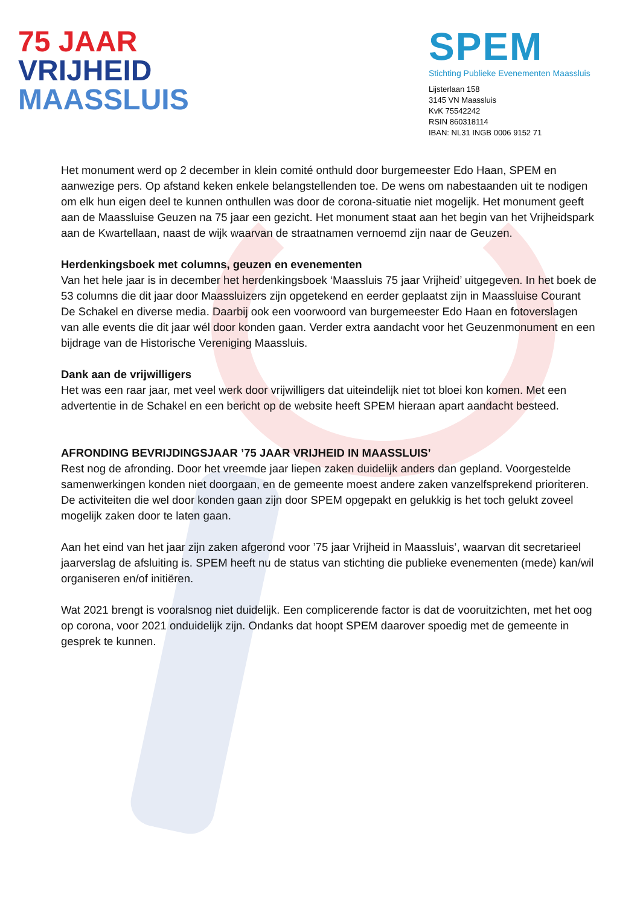75 JAAR
VRIJHEID
MAASSLUIS
SPEM
Stichting Publieke Evenementen Maassluis
Lijsterlaan 158
3145 VN Maassluis
KvK 75542242
RSIN 860318114
IBAN: NL31 INGB 0006 9152 71
Het monument werd op 2 december in klein comité onthuld door burgemeester Edo Haan, SPEM en aanwezige pers. Op afstand keken enkele belangstellenden toe. De wens om nabestaanden uit te nodigen om elk hun eigen deel te kunnen onthullen was door de corona-situatie niet mogelijk. Het monument geeft aan de Maassluise Geuzen na 75 jaar een gezicht. Het monument staat aan het begin van het Vrijheidspark aan de Kwartellaan, naast de wijk waarvan de straatnamen vernoemd zijn naar de Geuzen.
Herdenkingsboek met columns, geuzen en evenementen
Van het hele jaar is in december het herdenkingsboek ‘Maassluis 75 jaar Vrijheid’ uitgegeven. In het boek de 53 columns die dit jaar door Maassluizers zijn opgetekend en eerder geplaatst zijn in Maassluise Courant De Schakel en diverse media. Daarbij ook een voorwoord van burgemeester Edo Haan en fotoverslagen van alle events die dit jaar wél door konden gaan. Verder extra aandacht voor het Geuzenmonument en een bijdrage van de Historische Vereniging Maassluis.
Dank aan de vrijwilligers
Het was een raar jaar, met veel werk door vrijwilligers dat uiteindelijk niet tot bloei kon komen. Met een advertentie in de Schakel en een bericht op de website heeft SPEM hieraan apart aandacht besteed.
AFRONDING BEVRIJDINGSJAAR ’75 JAAR VRIJHEID IN MAASSLUIS’
Rest nog de afronding. Door het vreemde jaar liepen zaken duidelijk anders dan gepland. Voorgestelde samenwerkingen konden niet doorgaan, en de gemeente moest andere zaken vanzelfsprekend prioriteren. De activiteiten die wel door konden gaan zijn door SPEM opgepakt en gelukkig is het toch gelukt zoveel mogelijk zaken door te laten gaan.
Aan het eind van het jaar zijn zaken afgerond voor ’75 jaar Vrijheid in Maassluis’, waarvan dit secretarieel jaarverslag de afsluiting is. SPEM heeft nu de status van stichting die publieke evenementen (mede) kan/wil organiseren en/of initiëren.
Wat 2021 brengt is vooralsnog niet duidelijk. Een complicerende factor is dat de vooruitzichten, met het oog op corona, voor 2021 onduidelijk zijn. Ondanks dat hoopt SPEM daarover spoedig met de gemeente in gesprek te kunnen.